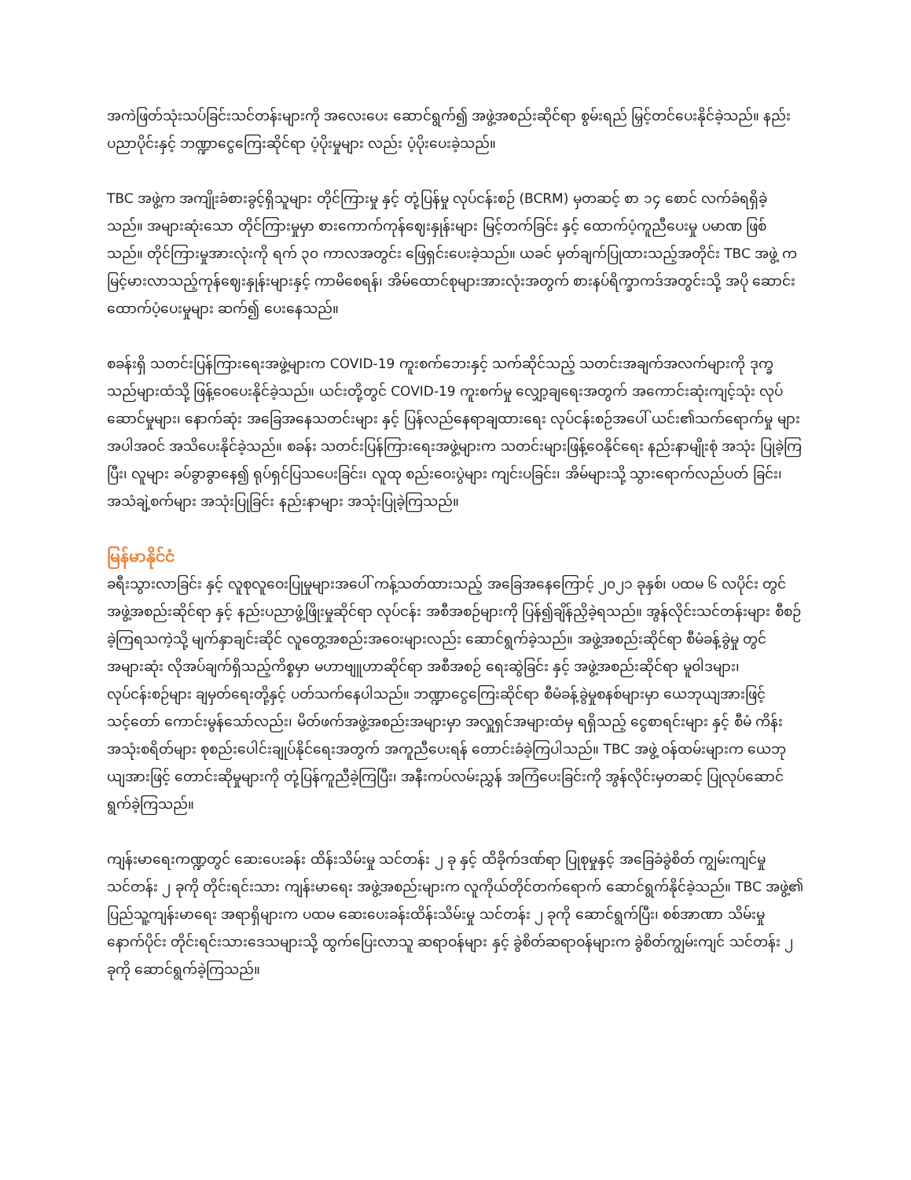အကဲဖြတ်သုံးသပ်ခြင်းသင်တန်းများကို အလေးပေး ဆောင်ရွက်၍ အဖွဲ့အစည်းဆိုင်ရာ စွမ်းရည် မြှင့်တင်ပေးနိုင်ခဲ့သည်။ နည်းပညာပိုင်းနှင့် ဘဏ္ဍာငွေကြေးဆိုင်ရာ ပံ့ပိုးမှုများ လည်း ပံ့ပိုးပေးခဲ့သည်။
TBC အဖွဲ့က အကျိုးခံစားခွင့်ရှိသူများ တိုင်ကြားမှု နှင့် တုံ့ပြန်မှု လုပ်ငန်းစဉ် (BCRM) မှတဆင့် စာ ၁၄ စောင် လက်ခံရရှိခဲ့ သည်။ အများဆုံးသော တိုင်ကြားမှုမှာ စားကောက်ကုန်ဈေးနှုန်းများ မြင့်တက်ခြင်း နှင့် ထောက်ပံ့ကူညီပေးမှု ပမာဏ ဖြစ် သည်။ တိုင်ကြားမှုအားလုံးကို ရက် ၃၀ ကာလအတွင်း ဖြေရှင်းပေးခဲ့သည်။ ယခင် မှတ်ချက်ပြုထားသည့်အတိုင်း TBC အဖွဲ့ က မြင့်မားလာသည့်ကုန်ဈေးနှုန်းများနှင့် ကာမိစေရန်၊ အိမ်ထောင်စုများအားလုံးအတွက် စားနပ်ရိက္ခာကဒ်အတွင်းသို့ အပို ဆောင်း ထောက်ပံ့ပေးမှုများ ဆက်၍ ပေးနေသည်။
စခန်းရှိ သတင်းပြန်ကြားရေးအဖွဲ့များက COVID-19 ကူးစက်ဘေးနှင့် သက်ဆိုင်သည့် သတင်းအချက်အလက်များကို ဒုက္ခ သည်များထံသို့ ဖြန့်ဝေပေးနိုင်ခဲ့သည်။ ယင်းတို့တွင် COVID-19 ကူးစက်မှု လျှော့ချရေးအတွက် အကောင်းဆုံးကျင့်သုံး လုပ် ဆောင်မှုများ၊ နောက်ဆုံး အခြေအနေသတင်းများ နှင့် ပြန်လည်နေရာချထားရေး လုပ်ငန်းစဉ်အပေါ် ယင်း၏သက်ရောက်မှု များ အပါအဝင် အသိပေးနိုင်ခဲ့သည်။ စခန်း သတင်းပြန်ကြားရေးအဖွဲ့များက သတင်းများဖြန့်ဝေနိုင်ရေး နည်းနာမျိုးစုံ အသုံး ပြုခဲ့ကြပြီး၊ လူများ ခပ်ခွာခွာနေ၍ ရုပ်ရှင်ပြသပေးခြင်း၊ လူထု စည်းဝေးပွဲများ ကျင်းပခြင်း၊ အိမ်များသို့ သွားရောက်လည်ပတ် ခြင်း၊ အသံချဲ့စက်များ အသုံးပြုခြင်း နည်းနာများ အသုံးပြုခဲ့ကြသည်။
မြန်မာနိုင်ငံ
ခရီးသွားလာခြင်း နှင့် လူစုလူဝေးပြုမှုများအပေါ် ကန့်သတ်ထားသည့် အခြေအနေကြောင့် ၂၀၂၁ ခုနှစ်၊ ပထမ ၆ လပိုင်း တွင် အဖွဲ့အစည်းဆိုင်ရာ နှင့် နည်းပညာဖွံ့ဖြိုးမှုဆိုင်ရာ လုပ်ငန်း အစီအစဉ်များကို ပြန်၍ချိန်ညှိခဲ့ရသည်။ အွန်လိုင်းသင်တန်းများ စီစဉ်ခဲ့ကြရသကဲ့သို့ မျက်နှာချင်းဆိုင် လူတွေ့အစည်းအဝေးများလည်း ဆောင်ရွက်ခဲ့သည်။ အဖွဲ့အစည်းဆိုင်ရာ စီမံခန့်ခွဲမှု တွင် အများဆုံး လိုအပ်ချက်ရှိသည့်ကိစ္စမှာ မဟာဗျူဟာဆိုင်ရာ အစီအစဉ် ရေးဆွဲခြင်း နှင့် အဖွဲ့အစည်းဆိုင်ရာ မူဝါဒများ၊ လုပ်ငန်းစဉ်များ ချမှတ်ရေးတို့နှင့် ပတ်သက်နေပါသည်။ ဘဏ္ဍာငွေကြေးဆိုင်ရာ စီမံခန့်ခွဲမှုစနစ်များမှာ ယေဘုယျအားဖြင့် သင့်တော် ကောင်းမွန်သော်လည်း၊ မိတ်ဖက်အဖွဲ့အစည်းအများမှာ အလှူရှင်အများထံမှ ရရှိသည့် ငွေစာရင်းများ နှင့် စီမံ ကိန်း အသုံးစရိတ်များ စုစည်းပေါင်းချုပ်နိုင်ရေးအတွက် အကူညီပေးရန် တောင်းခံခဲ့ကြပါသည်။ TBC အဖွဲ့ ဝန်ထမ်းများက ယေဘု ယျအားဖြင့် တောင်းဆိုမှုများကို တုံ့ပြန်ကူညီခဲ့ကြပြီး၊ အနီးကပ်လမ်းညွှန် အကြံပေးခြင်းကို အွန်လိုင်းမှတဆင့် ပြုလုပ်ဆောင် ရွက်ခဲ့ကြသည်။
ကျန်းမာရေးကဏ္ဍတွင် ဆေးပေးခန်း ထိန်းသိမ်းမှု သင်တန်း ၂ ခု နှင့် ထိခိုက်ဒဏ်ရာ ပြုစုမှုနှင့် အခြေခံခွဲစိတ် ကျွမ်းကျင်မှု သင်တန်း ၂ ခုကို တိုင်းရင်းသား ကျန်းမာရေး အဖွဲ့အစည်းများက လူကိုယ်တိုင်တက်ရောက် ဆောင်ရွက်နိုင်ခဲ့သည်။ TBC အဖွဲ့၏ ပြည်သူ့ကျန်းမာရေး အရာရှိများက ပထမ ဆေးပေးခန်းထိန်းသိမ်းမှု သင်တန်း ၂ ခုကို ဆောင်ရွက်ပြီး၊ စစ်အာဏာ သိမ်းမှုနောက်ပိုင်း တိုင်းရင်းသားဒေသများသို့ ထွက်ပြေးလာသူ ဆရာဝန်များ နှင့် ခွဲစိတ်ဆရာဝန်များက ခွဲစိတ်ကျွမ်းကျင် သင်တန်း ၂ ခုကို ဆောင်ရွက်ခဲ့ကြသည်။